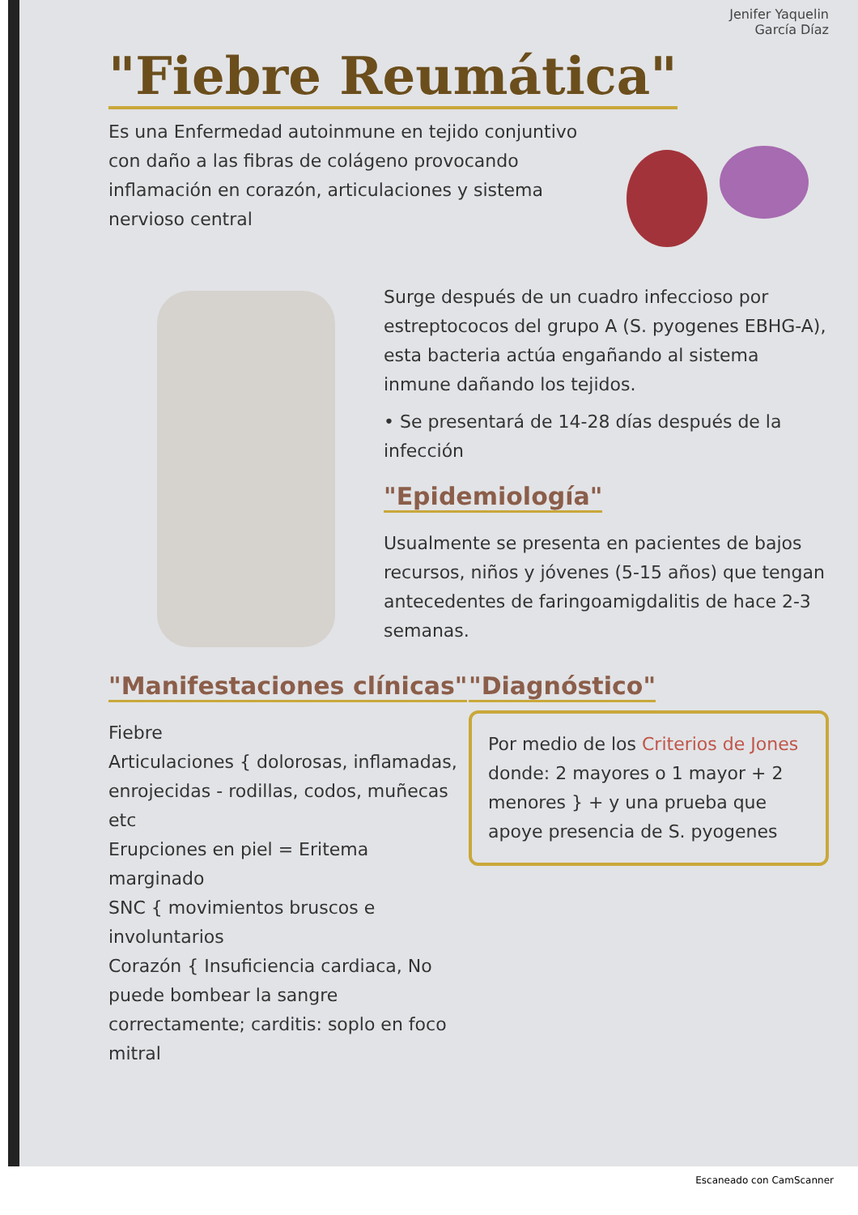Jenifer Yaquelin
García Díaz
"Fiebre Reumática"
Es una Enfermedad autoinmune en tejido conjuntivo con daño a las fibras de colágeno provocando inflamación en corazón, articulaciones y sistema nervioso central
Surge después de un cuadro infeccioso por estreptococos del grupo A (S. pyogenes EBHG-A), esta bacteria actúa engañando al sistema inmune dañando los tejidos.
• Se presentará de 14-28 días después de la infección
"Epidemiología"
Usualmente se presenta en pacientes de bajos recursos, niños y jóvenes (5-15 años) que tengan antecedentes de faringoamigdalitis de hace 2-3 semanas.
"Manifestaciones clínicas"
Fiebre
Articulaciones { dolorosas, inflamadas, enrojecidas - rodillas, codos, muñecas etc
Erupciones en piel = Eritema marginado
SNC { movimientos bruscos e involuntarios
Corazón { Insuficiencia cardiaca, No puede bombear la sangre correctamente; carditis: soplo en foco mitral
"Diagnóstico"
Por medio de los Criterios de Jones donde: 2 mayores o 1 mayor + 2 menores } + y una prueba que apoye presencia de S. pyogenes
Escaneado con CamScanner